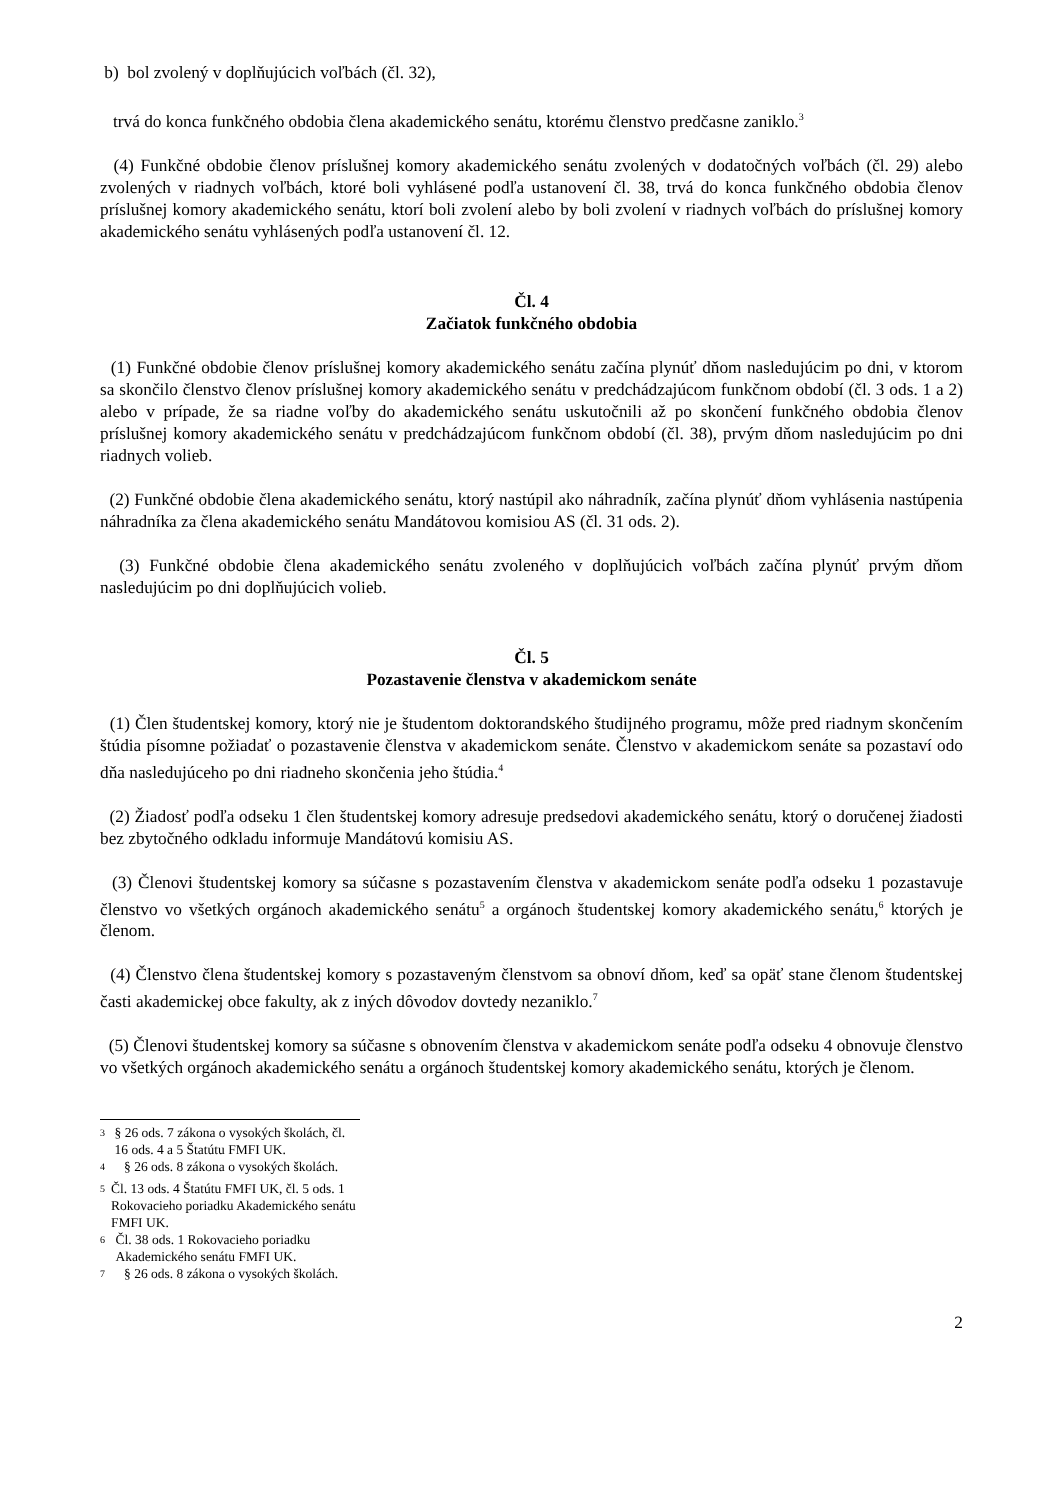b) bol zvolený v doplňujúcich voľbách (čl. 32),
trvá do konca funkčného obdobia člena akademického senátu, ktorému členstvo predčasne zaniklo.<sup>3</sup>
(4) Funkčné obdobie členov príslušnej komory akademického senátu zvolených v dodatočných voľbách (čl. 29) alebo zvolených v riadnych voľbách, ktoré boli vyhlásené podľa ustanovení čl. 38, trvá do konca funkčného obdobia členov príslušnej komory akademického senátu, ktorí boli zvolení alebo by boli zvolení v riadnych voľbách do príslušnej komory akademického senátu vyhlásených podľa ustanovení čl. 12.
Čl. 4
Začiatok funkčného obdobia
(1) Funkčné obdobie členov príslušnej komory akademického senátu začína plynúť dňom nasledujúcim po dni, v ktorom sa skončilo členstvo členov príslušnej komory akademického senátu v predchádzajúcom funkčnom období (čl. 3 ods. 1 a 2) alebo v prípade, že sa riadne voľby do akademického senátu uskutočnili až po skončení funkčného obdobia členov príslušnej komory akademického senátu v predchádzajúcom funkčnom období (čl. 38), prvým dňom nasledujúcim po dni riadnych volieb.
(2) Funkčné obdobie člena akademického senátu, ktorý nastúpil ako náhradník, začína plynúť dňom vyhlásenia nastúpenia náhradníka za člena akademického senátu Mandátovou komisiou AS (čl. 31 ods. 2).
(3) Funkčné obdobie člena akademického senátu zvoleného v doplňujúcich voľbách začína plynúť prvým dňom nasledujúcim po dni doplňujúcich volieb.
Čl. 5
Pozastavenie členstva v akademickom senáte
(1) Člen študentskej komory, ktorý nie je študentom doktorandského študijného programu, môže pred riadnym skončením štúdia písomne požiadať o pozastavenie členstva v akademickom senáte. Členstvo v akademickom senáte sa pozastaví odo dňa nasledujúceho po dni riadneho skončenia jeho štúdia.<sup>4</sup>
(2) Žiadosť podľa odseku 1 člen študentskej komory adresuje predsedovi akademického senátu, ktorý o doručenej žiadosti bez zbytočného odkladu informuje Mandátovú komisiu AS.
(3) Členovi študentskej komory sa súčasne s pozastavením členstva v akademickom senáte podľa odseku 1 pozastavuje členstvo vo všetkých orgánoch akademického senátu<sup>5</sup> a orgánoch študentskej komory akademického senátu,<sup>6</sup> ktorých je členom.
(4) Členstvo člena študentskej komory s pozastaveným členstvom sa obnoví dňom, keď sa opäť stane členom študentskej časti akademickej obce fakulty, ak z iných dôvodov dovtedy nezaniklo.<sup>7</sup>
(5) Členovi študentskej komory sa súčasne s obnovením členstva v akademickom senáte podľa odseku 4 obnovuje členstvo vo všetkých orgánoch akademického senátu a orgánoch študentskej komory akademického senátu, ktorých je členom.
<sup>3</sup> § 26 ods. 7 zákona o vysokých školách, čl. 16 ods. 4 a 5 Štatútu FMFI UK.
<sup>4</sup> § 26 ods. 8 zákona o vysokých školách.
<sup>5</sup> Čl. 13 ods. 4 Štatútu FMFI UK, čl. 5 ods. 1 Rokovacieho poriadku Akademického senátu FMFI UK.
<sup>6</sup> Čl. 38 ods. 1 Rokovacieho poriadku Akademického senátu FMFI UK.
<sup>7</sup> § 26 ods. 8 zákona o vysokých školách.
2